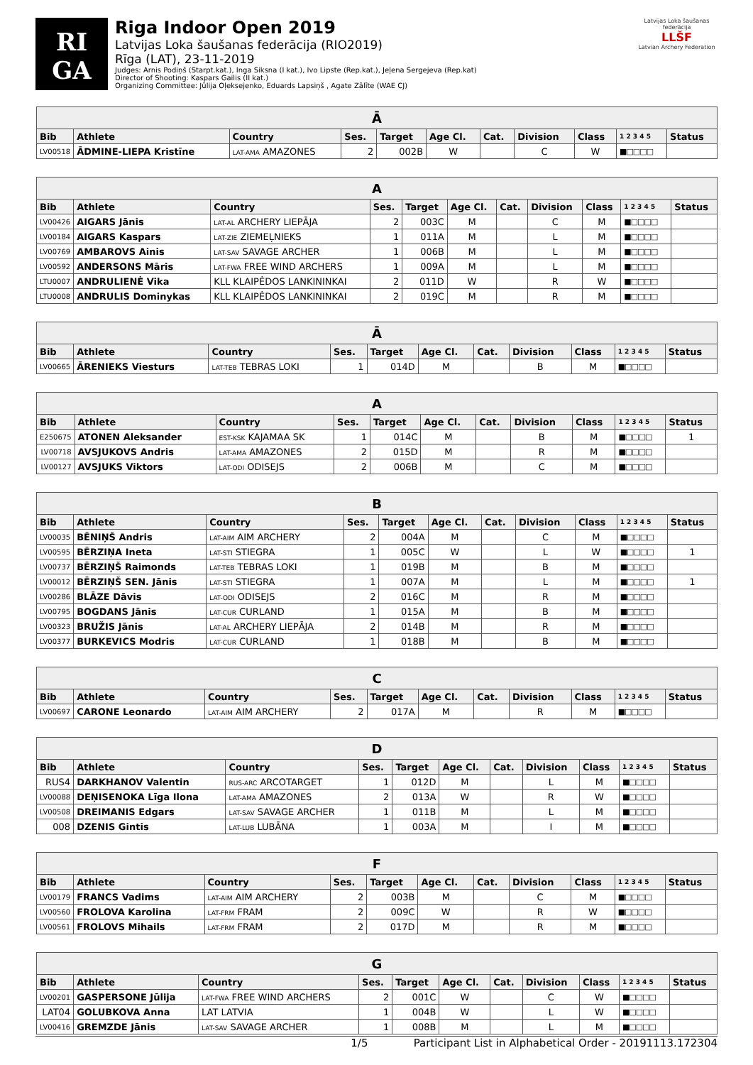RI
GA
Riga Indoor Open 2019
Latvijas Loka šaušanas federācija (RIO2019)
Rīga (LAT), 23-11-2019
Judges: Arnis Podiņš (Starpt.kat.), Inga Siksna (I kat.), Ivo Lipste (Rep.kat.), Jeļena Sergejeva (Rep.kat)
Director of Shooting: Kaspars Gailis (II kat.)
Organizing Committee: Jūlija Oļeksejenko, Eduards Lapsiņš , Agate Zālīte (WAE CJ)
Latvijas Loka šaušanas federācija
LLŠF
Latvian Archery Federation
| Ā | | | | | | | | | | |
| --- | --- | --- | --- | --- | --- | --- | --- | --- | --- | --- |
| Bib | Athlete | Country | Ses. | Target | Age Cl. | Cat. | Division | Class | 1 2 3 4 5 | Status |
| LV00518 | ĀDMINE-LIEPA Kristīne | LAT-AMA AMAZONES | 2 | 002B | W | | C | W | ■□□□□ | |
| A | | | | | | | | | | |
| --- | --- | --- | --- | --- | --- | --- | --- | --- | --- | --- |
| Bib | Athlete | Country | Ses. | Target | Age Cl. | Cat. | Division | Class | 1 2 3 4 5 | Status |
| LV00426 | AIGARS Jānis | LAT-AL ARCHERY LIEPĀJA | 2 | 003C | M | | C | M | ■□□□□ | |
| LV00184 | AIGARS Kaspars | LAT-ZIE ZIEMEĻNIEKS | 1 | 011A | M | | L | M | ■□□□□ | |
| LV00769 | AMBAROVS Ainis | LAT-SAV SAVAGE ARCHER | 1 | 006B | M | | L | M | ■□□□□ | |
| LV00592 | ANDERSONS Māris | LAT-FWA FREE WIND ARCHERS | 1 | 009A | M | | L | M | ■□□□□ | |
| LTU0007 | ANDRULIENĖ Vika | KLL KLAIPĖDOS LANKININKAI | 2 | 011D | W | | R | W | ■□□□□ | |
| LTU0008 | ANDRULIS Dominykas | KLL KLAIPĖDOS LANKININKAI | 2 | 019C | M | | R | M | ■□□□□ | |
| Ā | | | | | | | | | | |
| --- | --- | --- | --- | --- | --- | --- | --- | --- | --- | --- |
| Bib | Athlete | Country | Ses. | Target | Age Cl. | Cat. | Division | Class | 1 2 3 4 5 | Status |
| LV00665 | ĀRENIEKS Viesturs | LAT-TEB TEBRAS LOKI | 1 | 014D | M | | B | M | ■□□□□ | |
| A | | | | | | | | | | |
| --- | --- | --- | --- | --- | --- | --- | --- | --- | --- | --- |
| Bib | Athlete | Country | Ses. | Target | Age Cl. | Cat. | Division | Class | 1 2 3 4 5 | Status |
| E250675 | ATONEN Aleksander | EST-KSK KAJAMAA SK | 1 | 014C | M | | B | M | ■□□□□ | 1 |
| LV00718 | AVSJUKOVS Andris | LAT-AMA AMAZONES | 2 | 015D | M | | R | M | ■□□□□ | |
| LV00127 | AVSJUKS Viktors | LAT-ODI ODISEJS | 2 | 006B | M | | C | M | ■□□□□ | |
| B | | | | | | | | | | |
| --- | --- | --- | --- | --- | --- | --- | --- | --- | --- | --- |
| Bib | Athlete | Country | Ses. | Target | Age Cl. | Cat. | Division | Class | 1 2 3 4 5 | Status |
| LV00035 | BĒNIŅŠ Andris | LAT-AIM AIM ARCHERY | 2 | 004A | M | | C | M | ■□□□□ | |
| LV00595 | BĒRZIŅA Ineta | LAT-STI STIEGRA | 1 | 005C | W | | L | W | ■□□□□ | 1 |
| LV00737 | BĒRZIŅŠ Raimonds | LAT-TEB TEBRAS LOKI | 1 | 019B | M | | B | M | ■□□□□ | |
| LV00012 | BĒRZIŅŠ SEN. Jānis | LAT-STI STIEGRA | 1 | 007A | M | | L | M | ■□□□□ | 1 |
| LV00286 | BLĀZE Dāvis | LAT-ODI ODISEJS | 2 | 016C | M | | R | M | ■□□□□ | |
| LV00795 | BOGDANS Jānis | LAT-CUR CURLAND | 1 | 015A | M | | B | M | ■□□□□ | |
| LV00323 | BRUŽIS Jānis | LAT-AL ARCHERY LIEPĀJA | 2 | 014B | M | | R | M | ■□□□□ | |
| LV00377 | BURKEVICS Modris | LAT-CUR CURLAND | 1 | 018B | M | | B | M | ■□□□□ | |
| C | | | | | | | | | | |
| --- | --- | --- | --- | --- | --- | --- | --- | --- | --- | --- |
| Bib | Athlete | Country | Ses. | Target | Age Cl. | Cat. | Division | Class | 1 2 3 4 5 | Status |
| LV00697 | CARONE Leonardo | LAT-AIM AIM ARCHERY | 2 | 017A | M | | R | M | ■□□□□ | |
| D | | | | | | | | | | |
| --- | --- | --- | --- | --- | --- | --- | --- | --- | --- | --- |
| Bib | Athlete | Country | Ses. | Target | Age Cl. | Cat. | Division | Class | 1 2 3 4 5 | Status |
| RUS4 | DARKHANOV Valentin | RUS-ARC ARCOTARGET | 1 | 012D | M | | L | M | ■□□□□ | |
| LV00088 | DEŅISENOKA Līga Ilona | LAT-AMA AMAZONES | 2 | 013A | W | | R | W | ■□□□□ | |
| LV00508 | DREIMANIS Edgars | LAT-SAV SAVAGE ARCHER | 1 | 011B | M | | L | M | ■□□□□ | |
| 008 | DZENIS Gintis | LAT-LUB LUBĀNA | 1 | 003A | M | | I | M | ■□□□□ | |
| F | | | | | | | | | | |
| --- | --- | --- | --- | --- | --- | --- | --- | --- | --- | --- |
| Bib | Athlete | Country | Ses. | Target | Age Cl. | Cat. | Division | Class | 1 2 3 4 5 | Status |
| LV00179 | FRANCS Vadims | LAT-AIM AIM ARCHERY | 2 | 003B | M | | C | M | ■□□□□ | |
| LV00560 | FROLOVA Karolina | LAT-FRM FRAM | 2 | 009C | W | | R | W | ■□□□□ | |
| LV00561 | FROLOVS Mihails | LAT-FRM FRAM | 2 | 017D | M | | R | M | ■□□□□ | |
| G | | | | | | | | | | |
| --- | --- | --- | --- | --- | --- | --- | --- | --- | --- | --- |
| Bib | Athlete | Country | Ses. | Target | Age Cl. | Cat. | Division | Class | 1 2 3 4 5 | Status |
| LV00201 | GASPERSONE Jūlija | LAT-FWA FREE WIND ARCHERS | 2 | 001C | W | | C | W | ■□□□□ | |
| LAT04 | GOLUBKOVA Anna | LAT LATVIA | 1 | 004B | W | | L | W | ■□□□□ | |
| LV00416 | GREMZDE Jānis | LAT-SAV SAVAGE ARCHER | 1 | 008B | M | | L | M | ■□□□□ | |
1/5 Participant List in Alphabetical Order - 20191113.172304